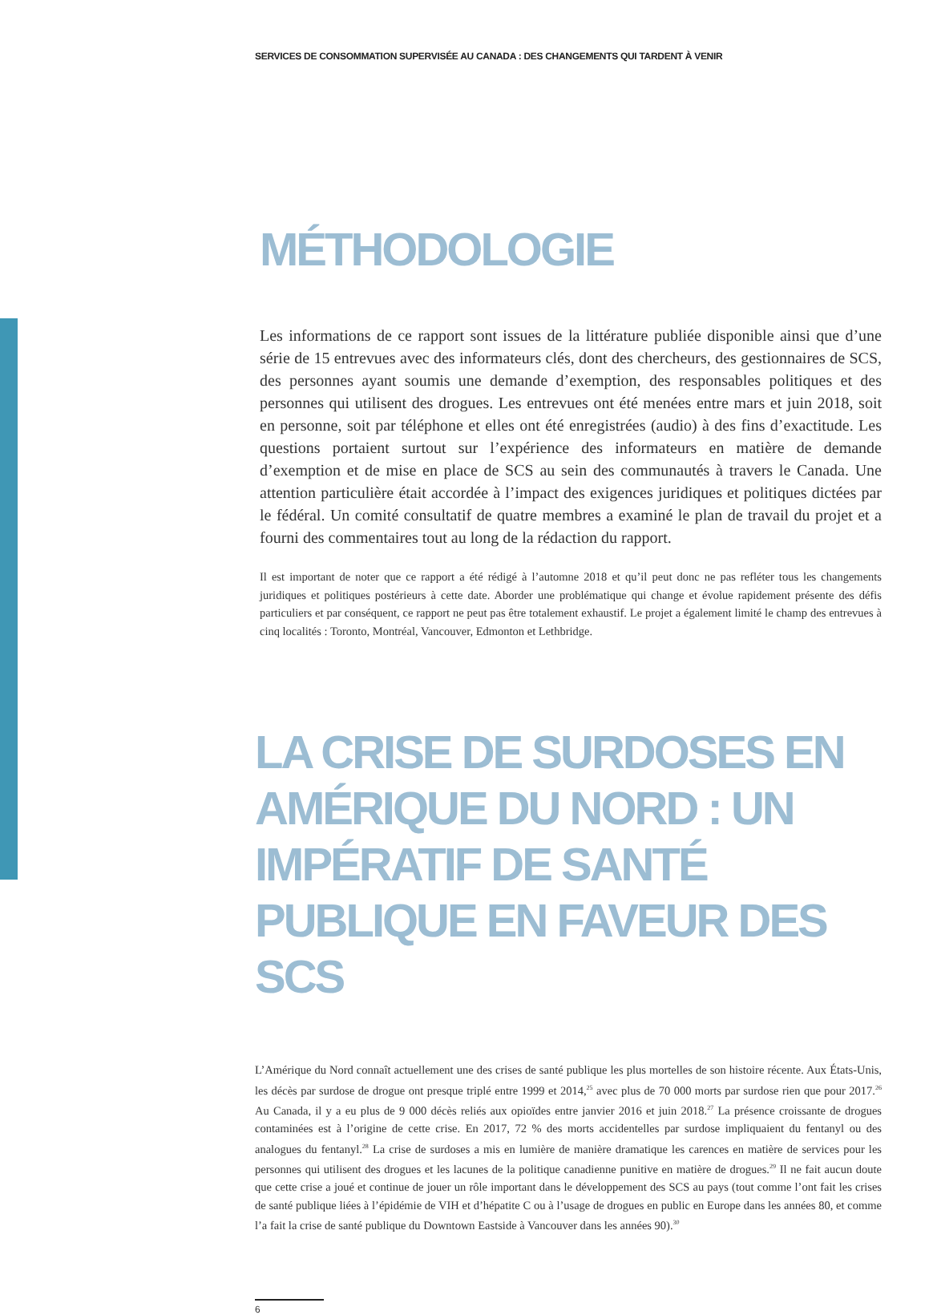SERVICES DE CONSOMMATION SUPERVISÉE AU CANADA : DES CHANGEMENTS QUI TARDENT À VENIR
MÉTHODOLOGIE
Les informations de ce rapport sont issues de la littérature publiée disponible ainsi que d’une série de 15 entrevues avec des informateurs clés, dont des chercheurs, des gestionnaires de SCS, des personnes ayant soumis une demande d’exemption, des responsables politiques et des personnes qui utilisent des drogues. Les entrevues ont été menées entre mars et juin 2018, soit en personne, soit par téléphone et elles ont été enregistrées (audio) à des fins d’exactitude. Les questions portaient surtout sur l’expérience des informateurs en matière de demande d’exemption et de mise en place de SCS au sein des communautés à travers le Canada. Une attention particulière était accordée à l’impact des exigences juridiques et politiques dictées par le fédéral. Un comité consultatif de quatre membres a examiné le plan de travail du projet et a fourni des commentaires tout au long de la rédaction du rapport.
Il est important de noter que ce rapport a été rédigé à l’automne 2018 et qu’il peut donc ne pas refléter tous les changements juridiques et politiques postérieurs à cette date. Aborder une problématique qui change et évolue rapidement présente des défis particuliers et par conséquent, ce rapport ne peut pas être totalement exhaustif. Le projet a également limité le champ des entrevues à cinq localités : Toronto, Montréal, Vancouver, Edmonton et Lethbridge.
LA CRISE DE SURDOSES EN AMÉRIQUE DU NORD : UN IMPÉRATIF DE SANTÉ PUBLIQUE EN FAVEUR DES SCS
L’Amérique du Nord connaît actuellement une des crises de santé publique les plus mortelles de son histoire récente. Aux États-Unis, les décès par surdose de drogue ont presque triplé entre 1999 et 2014,<sup>25</sup> avec plus de 70 000 morts par surdose rien que pour 2017.<sup>26</sup> Au Canada, il y a eu plus de 9 000 décès reliés aux opioïdes entre janvier 2016 et juin 2018.<sup>27</sup> La présence croissante de drogues contaminées est à l’origine de cette crise. En 2017, 72 % des morts accidentelles par surdose impliquaient du fentanyl ou des analogues du fentanyl.<sup>28</sup> La crise de surdoses a mis en lumière de manière dramatique les carences en matière de services pour les personnes qui utilisent des drogues et les lacunes de la politique canadienne punitive en matière de drogues.<sup>29</sup> Il ne fait aucun doute que cette crise a joué et continue de jouer un rôle important dans le développement des SCS au pays (tout comme l’ont fait les crises de santé publique liées à l’épidémie de VIH et d’hépatite C ou à l’usage de drogues en public en Europe dans les années 80, et comme l’a fait la crise de santé publique du Downtown Eastside à Vancouver dans les années 90).<sup>30</sup>
6